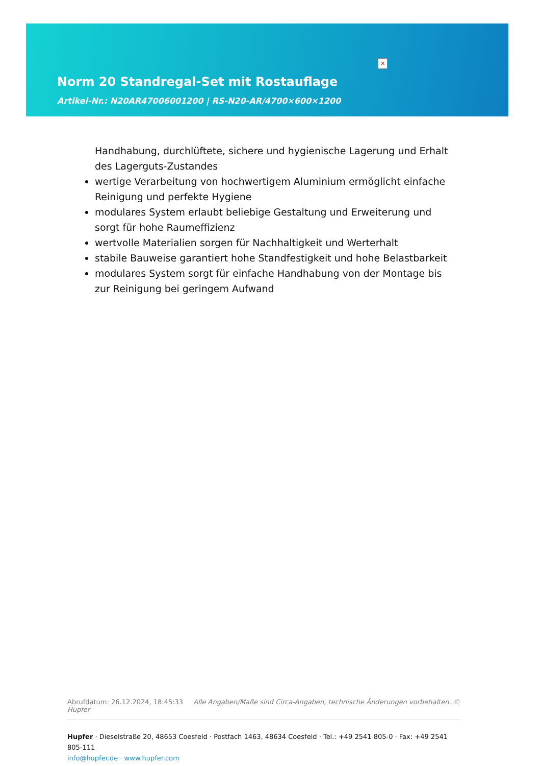✕
Norm 20 Standregal-Set mit Rostauflage
Artikel-Nr.: N20AR47006001200 | RS-N20-AR/4700×600×1200
Handhabung, durchlüftete, sichere und hygienische Lagerung und Erhalt des Lagerguts-Zustandes
wertige Verarbeitung von hochwertigem Aluminium ermöglicht einfache Reinigung und perfekte Hygiene
modulares System erlaubt beliebige Gestaltung und Erweiterung und sorgt für hohe Raumeffizienz
wertvolle Materialien sorgen für Nachhaltigkeit und Werterhalt
stabile Bauweise garantiert hohe Standfestigkeit und hohe Belastbarkeit
modulares System sorgt für einfache Handhabung von der Montage bis zur Reinigung bei geringem Aufwand
Abrufdatum: 26.12.2024, 18:45:33 Alle Angaben/Maße sind Circa-Angaben, technische Änderungen vorbehalten. © Hupfer
Hupfer · Dieselstraße 20, 48653 Coesfeld · Postfach 1463, 48634 Coesfeld · Tel.: +49 2541 805-0 · Fax: +49 2541 805-111
info@hupfer.de · www.hupfer.com